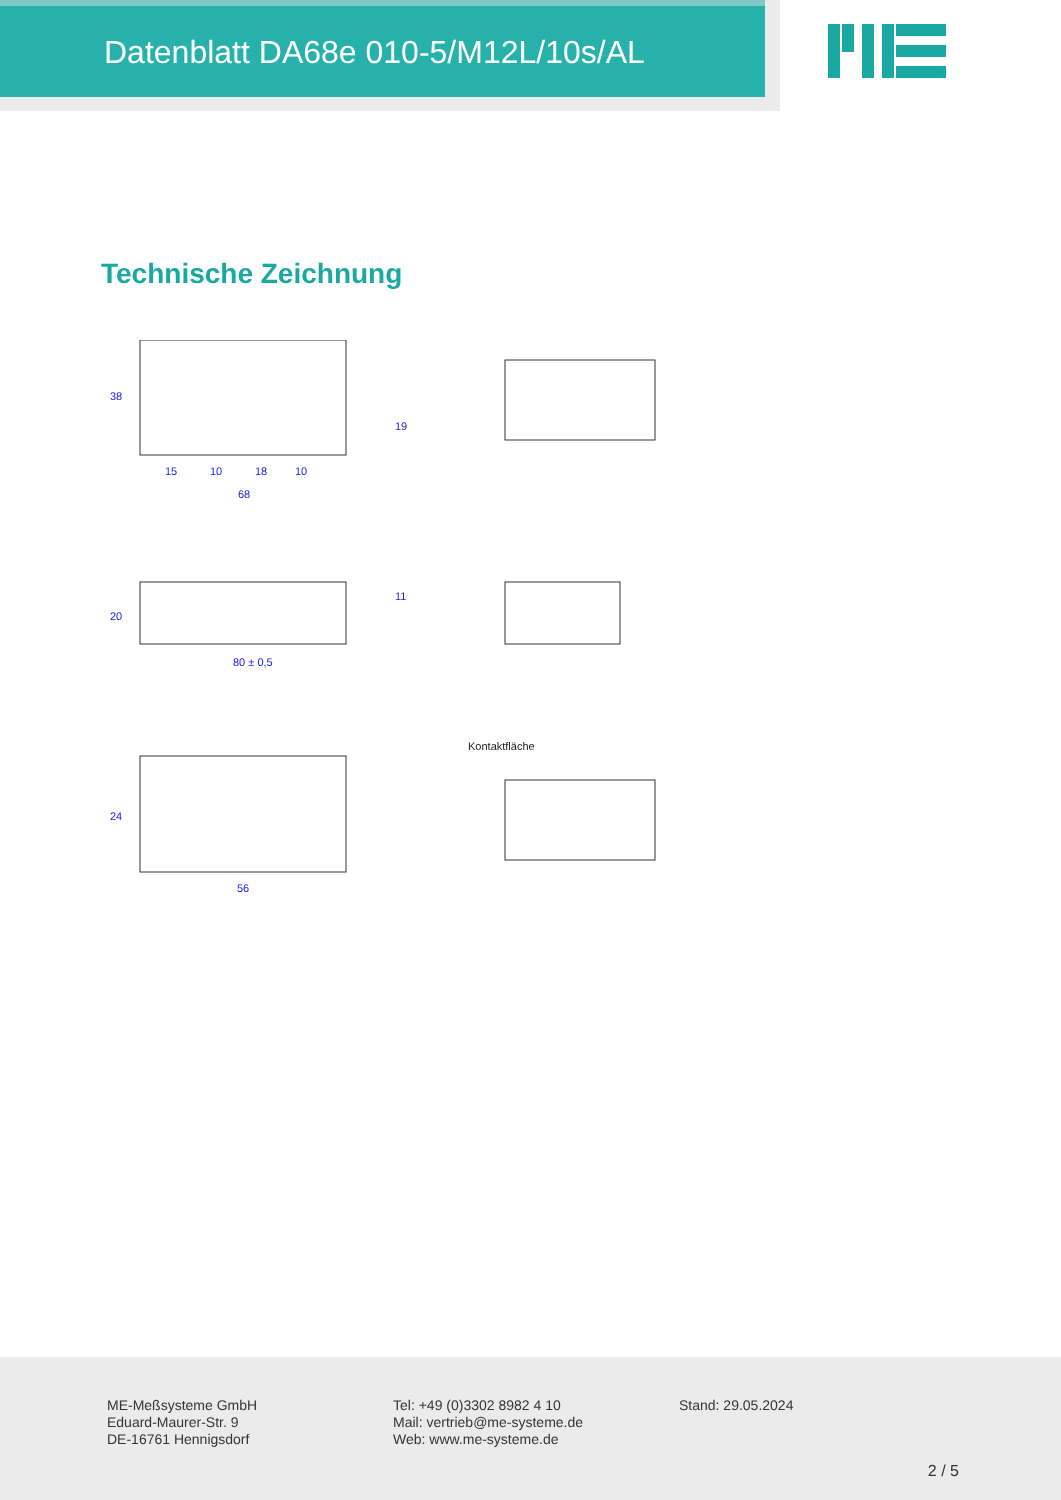Datenblatt DA68e 010-5/M12L/10s/AL
Technische Zeichnung
15
10
18
10
68
38
19
20
11
80 ± 0,5
24
56
Kontaktfläche
ME-Meßsysteme GmbH
Eduard-Maurer-Str. 9
DE-16761 Hennigsdorf
Tel: +49 (0)3302 8982 4 10
Mail: vertrieb@me-systeme.de
Web: www.me-systeme.de
Stand: 29.05.2024
2 / 5